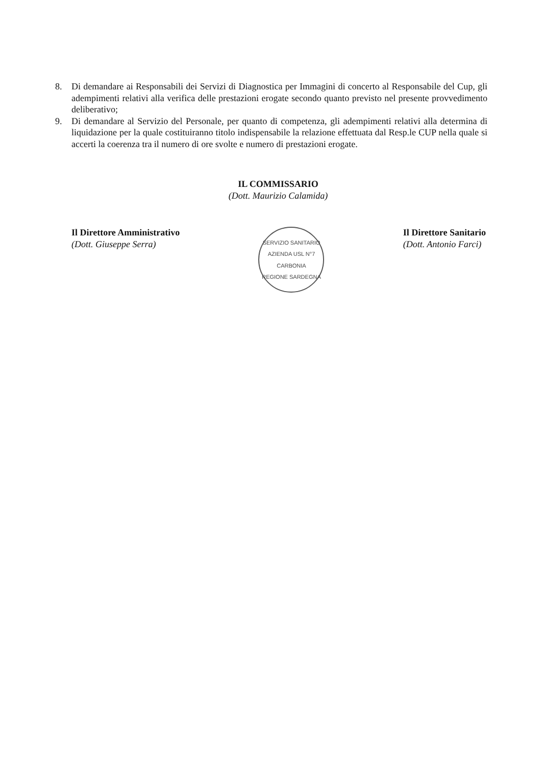8. Di demandare ai Responsabili dei Servizi di Diagnostica per Immagini di concerto al Responsabile del Cup, gli adempimenti relativi alla verifica delle prestazioni erogate secondo quanto previsto nel presente provvedimento deliberativo;
9. Di demandare al Servizio del Personale, per quanto di competenza, gli adempimenti relativi alla determina di liquidazione per la quale costituiranno titolo indispensabile la relazione effettuata dal Resp.le CUP nella quale si accerti la coerenza tra il numero di ore svolte e numero di prestazioni erogate.
IL COMMISSARIO
(Dott. Maurizio Calamida)
Il Direttore Amministrativo
(Dott. Giuseppe Serra)
SERVIZIO SANITARIO
AZIENDA USL N°7 CARBONIA
REGIONE SARDEGNA
Il Direttore Sanitario
(Dott. Antonio Farci)